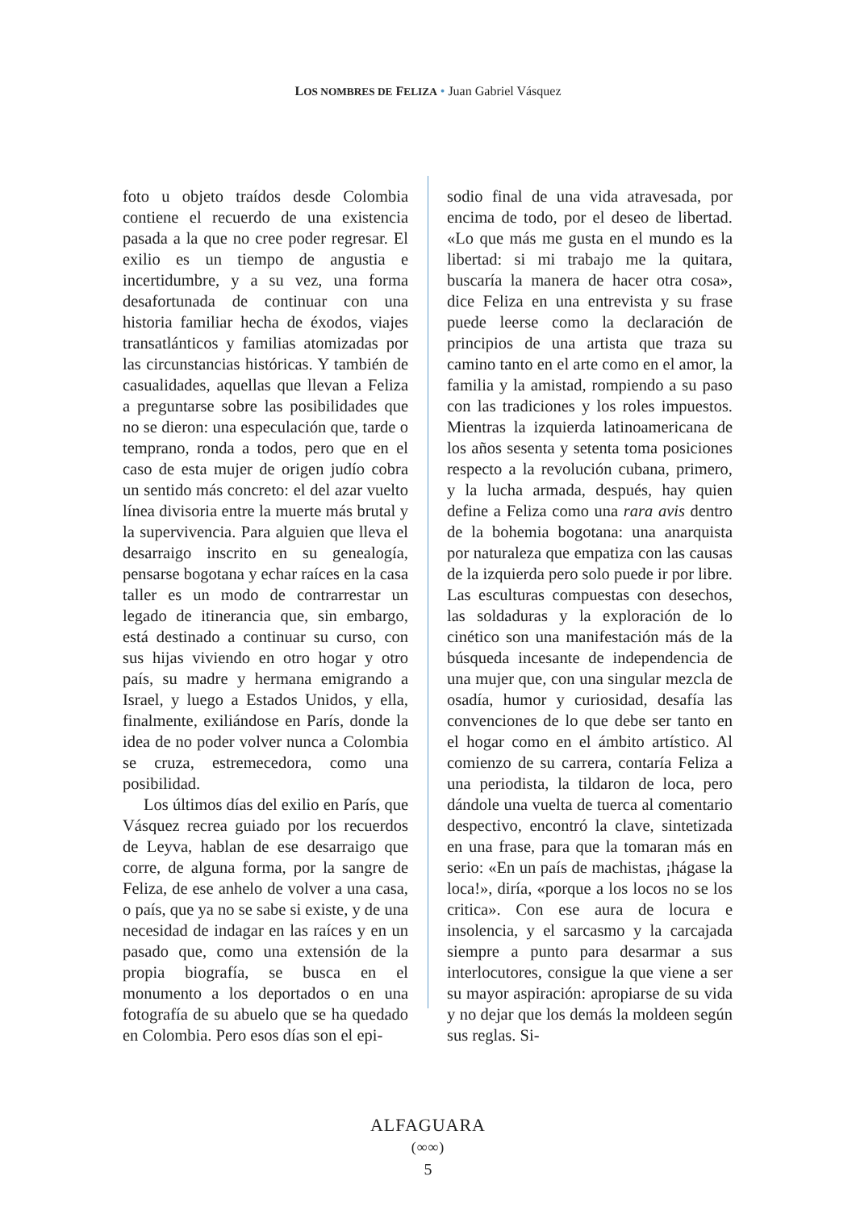LOS NOMBRES DE FELIZA • Juan Gabriel Vásquez
foto u objeto traídos desde Colombia contiene el recuerdo de una existencia pasada a la que no cree poder regresar. El exilio es un tiempo de angustia e incertidumbre, y a su vez, una forma desafortunada de continuar con una historia familiar hecha de éxodos, viajes transatlánticos y familias atomizadas por las circunstancias históricas. Y también de casualidades, aquellas que llevan a Feliza a preguntarse sobre las posibilidades que no se dieron: una especulación que, tarde o temprano, ronda a todos, pero que en el caso de esta mujer de origen judío cobra un sentido más concreto: el del azar vuelto línea divisoria entre la muerte más brutal y la supervivencia. Para alguien que lleva el desarraigo inscrito en su genealogía, pensarse bogotana y echar raíces en la casa taller es un modo de contrarrestar un legado de itinerancia que, sin embargo, está destinado a continuar su curso, con sus hijas viviendo en otro hogar y otro país, su madre y hermana emigrando a Israel, y luego a Estados Unidos, y ella, finalmente, exiliándose en París, donde la idea de no poder volver nunca a Colombia se cruza, estremecedora, como una posibilidad.
Los últimos días del exilio en París, que Vásquez recrea guiado por los recuerdos de Leyva, hablan de ese desarraigo que corre, de alguna forma, por la sangre de Feliza, de ese anhelo de volver a una casa, o país, que ya no se sabe si existe, y de una necesidad de indagar en las raíces y en un pasado que, como una extensión de la propia biografía, se busca en el monumento a los deportados o en una fotografía de su abuelo que se ha quedado en Colombia. Pero esos días son el epi-
sodio final de una vida atravesada, por encima de todo, por el deseo de libertad. «Lo que más me gusta en el mundo es la libertad: si mi trabajo me la quitara, buscaría la manera de hacer otra cosa», dice Feliza en una entrevista y su frase puede leerse como la declaración de principios de una artista que traza su camino tanto en el arte como en el amor, la familia y la amistad, rompiendo a su paso con las tradiciones y los roles impuestos. Mientras la izquierda latinoamericana de los años sesenta y setenta toma posiciones respecto a la revolución cubana, primero, y la lucha armada, después, hay quien define a Feliza como una rara avis dentro de la bohemia bogotana: una anarquista por naturaleza que empatiza con las causas de la izquierda pero solo puede ir por libre. Las esculturas compuestas con desechos, las soldaduras y la exploración de lo cinético son una manifestación más de la búsqueda incesante de independencia de una mujer que, con una singular mezcla de osadía, humor y curiosidad, desafía las convenciones de lo que debe ser tanto en el hogar como en el ámbito artístico. Al comienzo de su carrera, contaría Feliza a una periodista, la tildaron de loca, pero dándole una vuelta de tuerca al comentario despectivo, encontró la clave, sintetizada en una frase, para que la tomaran más en serio: «En un país de machistas, ¡hágase la loca!», diría, «porque a los locos no se los critica». Con ese aura de locura e insolencia, y el sarcasmo y la carcajada siempre a punto para desarmar a sus interlocutores, consigue la que viene a ser su mayor aspiración: apropiarse de su vida y no dejar que los demás la moldeen según sus reglas. Si-
ALFAGUARA
(∞∞)
5